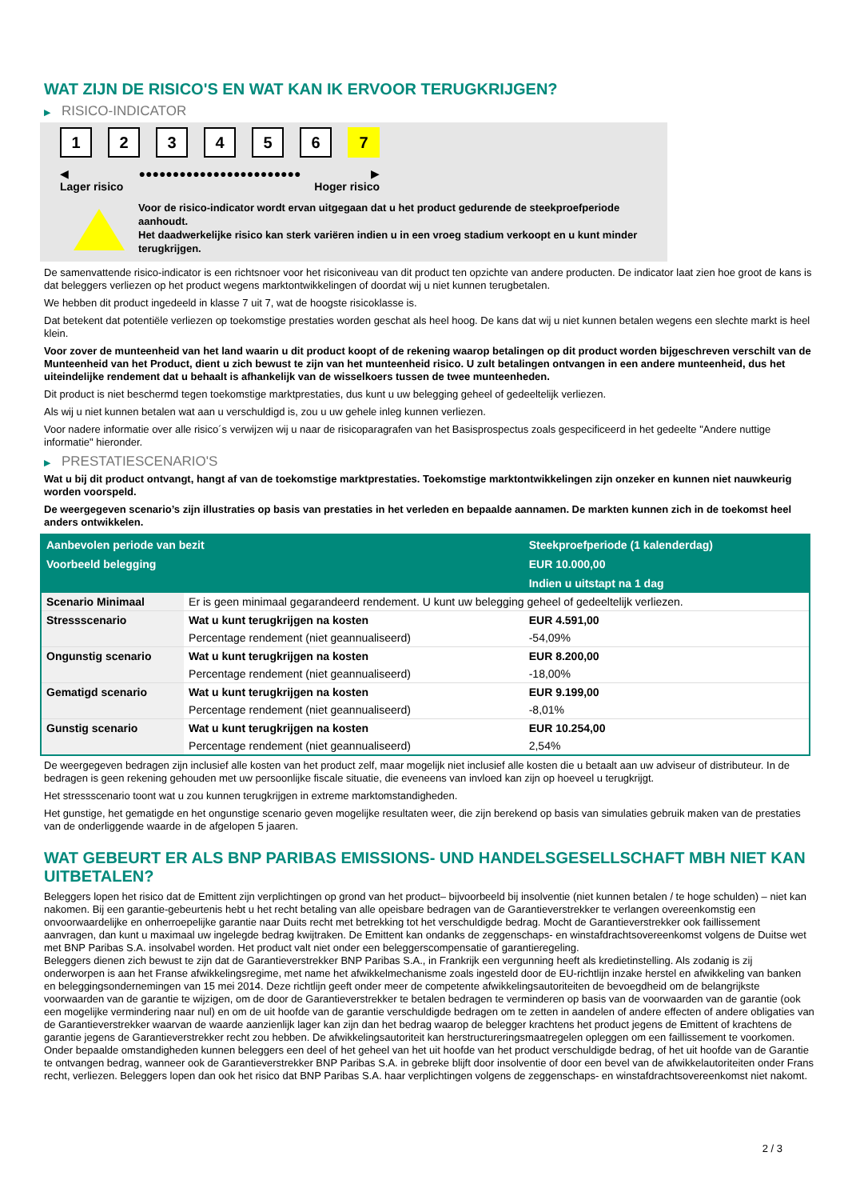WAT ZIJN DE RISICO'S EN WAT KAN IK ERVOOR TERUGKRIJGEN?
▶ RISICO-INDICATOR
1 2 3 4 5 6 7
◀ ●●●●●●●●●●●●●●●●●●●●●●●● ▶
Lager risico Hoger risico
Voor de risico-indicator wordt ervan uitgegaan dat u het product gedurende de steekproefperiode aanhoudt.
Het daadwerkelijke risico kan sterk variëren indien u in een vroeg stadium verkoopt en u kunt minder terugkrijgen.
De samenvattende risico-indicator is een richtsnoer voor het risiconiveau van dit product ten opzichte van andere producten. De indicator laat zien hoe groot de kans is dat beleggers verliezen op het product wegens marktontwikkelingen of doordat wij u niet kunnen terugbetalen.
We hebben dit product ingedeeld in klasse 7 uit 7, wat de hoogste risicoklasse is.
Dat betekent dat potentiële verliezen op toekomstige prestaties worden geschat als heel hoog. De kans dat wij u niet kunnen betalen wegens een slechte markt is heel klein.
Voor zover de munteenheid van het land waarin u dit product koopt of de rekening waarop betalingen op dit product worden bijgeschreven verschilt van de Munteenheid van het Product, dient u zich bewust te zijn van het munteenheid risico. U zult betalingen ontvangen in een andere munteenheid, dus het uiteindelijke rendement dat u behaalt is afhankelijk van de wisselkoers tussen de twee munteenheden.
Dit product is niet beschermd tegen toekomstige marktprestaties, dus kunt u uw belegging geheel of gedeeltelijk verliezen.
Als wij u niet kunnen betalen wat aan u verschuldigd is, zou u uw gehele inleg kunnen verliezen.
Voor nadere informatie over alle risico´s verwijzen wij u naar de risicoparagrafen van het Basisprospectus zoals gespecificeerd in het gedeelte "Andere nuttige informatie" hieronder.
▶ PRESTATIESCENARIO'S
Wat u bij dit product ontvangt, hangt af van de toekomstige marktprestaties. Toekomstige marktontwikkelingen zijn onzeker en kunnen niet nauwkeurig worden voorspeld.
De weergegeven scenario’s zijn illustraties op basis van prestaties in het verleden en bepaalde aannamen. De markten kunnen zich in de toekomst heel anders ontwikkelen.
| Aanbevolen periode van bezit | | Steekproefperiode (1 kalenderdag) |
| --- | --- | --- |
| Voorbeeld belegging | | EUR 10.000,00 |
| | | Indien u uitstapt na 1 dag |
| Scenario Minimaal | Er is geen minimaal gegarandeerd rendement. U kunt uw belegging geheel of gedeeltelijk verliezen. | |
| Stressscenario | Wat u kunt terugkrijgen na kosten | EUR 4.591,00 |
| | Percentage rendement (niet geannualiseerd) | -54,09% |
| Ongunstig scenario | Wat u kunt terugkrijgen na kosten | EUR 8.200,00 |
| | Percentage rendement (niet geannualiseerd) | -18,00% |
| Gematigd scenario | Wat u kunt terugkrijgen na kosten | EUR 9.199,00 |
| | Percentage rendement (niet geannualiseerd) | -8,01% |
| Gunstig scenario | Wat u kunt terugkrijgen na kosten | EUR 10.254,00 |
| | Percentage rendement (niet geannualiseerd) | 2,54% |
De weergegeven bedragen zijn inclusief alle kosten van het product zelf, maar mogelijk niet inclusief alle kosten die u betaalt aan uw adviseur of distributeur. In de bedragen is geen rekening gehouden met uw persoonlijke fiscale situatie, die eveneens van invloed kan zijn op hoeveel u terugkrijgt.
Het stressscenario toont wat u zou kunnen terugkrijgen in extreme marktomstandigheden.
Het gunstige, het gematigde en het ongunstige scenario geven mogelijke resultaten weer, die zijn berekend op basis van simulaties gebruik maken van de prestaties van de onderliggende waarde in de afgelopen 5 jaaren.
WAT GEBEURT ER ALS BNP PARIBAS EMISSIONS- UND HANDELSGESELLSCHAFT MBH NIET KAN UITBETALEN?
Beleggers lopen het risico dat de Emittent zijn verplichtingen op grond van het product– bijvoorbeeld bij insolventie (niet kunnen betalen / te hoge schulden) – niet kan nakomen. Bij een garantie-gebeurtenis hebt u het recht betaling van alle opeisbare bedragen van de Garantieverstrekker te verlangen overeenkomstig een onvoorwaardelijke en onherroepelijke garantie naar Duits recht met betrekking tot het verschuldigde bedrag. Mocht de Garantieverstrekker ook faillissement aanvragen, dan kunt u maximaal uw ingelegde bedrag kwijtraken. De Emittent kan ondanks de zeggenschaps- en winstafdrachtsovereenkomst volgens de Duitse wet met BNP Paribas S.A. insolvabel worden. Het product valt niet onder een beleggerscompensatie of garantieregeling.
Beleggers dienen zich bewust te zijn dat de Garantieverstrekker BNP Paribas S.A., in Frankrijk een vergunning heeft als kredietinstelling. Als zodanig is zij onderworpen is aan het Franse afwikkelingsregime, met name het afwikkelmechanisme zoals ingesteld door de EU-richtlijn inzake herstel en afwikkeling van banken en beleggingsondernemingen van 15 mei 2014. Deze richtlijn geeft onder meer de competente afwikkelingsautoriteiten de bevoegdheid om de belangrijkste voorwaarden van de garantie te wijzigen, om de door de Garantieverstrekker te betalen bedragen te verminderen op basis van de voorwaarden van de garantie (ook een mogelijke vermindering naar nul) en om de uit hoofde van de garantie verschuldigde bedragen om te zetten in aandelen of andere effecten of andere obligaties van de Garantieverstrekker waarvan de waarde aanzienlijk lager kan zijn dan het bedrag waarop de belegger krachtens het product jegens de Emittent of krachtens de garantie jegens de Garantieverstrekker recht zou hebben. De afwikkelingsautoriteit kan herstructureringsmaatregelen opleggen om een faillissement te voorkomen. Onder bepaalde omstandigheden kunnen beleggers een deel of het geheel van het uit hoofde van het product verschuldigde bedrag, of het uit hoofde van de Garantie te ontvangen bedrag, wanneer ook de Garantieverstrekker BNP Paribas S.A. in gebreke blijft door insolventie of door een bevel van de afwikkelautoriteiten onder Frans recht, verliezen. Beleggers lopen dan ook het risico dat BNP Paribas S.A. haar verplichtingen volgens de zeggenschaps- en winstafdrachtsovereenkomst niet nakomt.
2 / 3